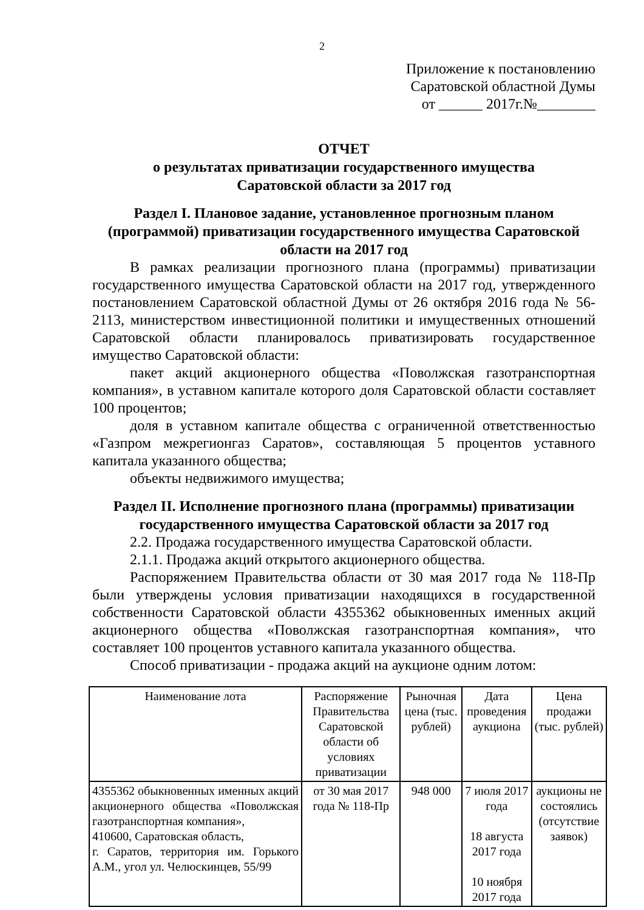2
Приложение к постановлению
Саратовской областной Думы
от ______ 2017г.№________
ОТЧЕТ
о результатах приватизации государственного имущества
Саратовской области за 2017 год
Раздел I. Плановое задание, установленное прогнозным планом (программой) приватизации государственного имущества Саратовской области на 2017 год
В рамках реализации прогнозного плана (программы) приватизации государственного имущества Саратовской области на 2017 год, утвержденного постановлением Саратовской областной Думы от 26 октября 2016 года № 56-2113, министерством инвестиционной политики и имущественных отношений Саратовской области планировалось приватизировать государственное имущество Саратовской области:
пакет акций акционерного общества «Поволжская газотранспортная компания», в уставном капитале которого доля Саратовской области составляет 100 процентов;
доля в уставном капитале общества с ограниченной ответственностью «Газпром межрегионгаз Саратов», составляющая 5 процентов уставного капитала указанного общества;
объекты недвижимого имущества;
Раздел II. Исполнение прогнозного плана (программы) приватизации государственного имущества Саратовской области за 2017 год
2.2. Продажа государственного имущества Саратовской области.
2.1.1. Продажа акций открытого акционерного общества.
Распоряжением Правительства области от 30 мая 2017 года № 118-Пр были утверждены условия приватизации находящихся в государственной собственности Саратовской области 4355362 обыкновенных именных акций акционерного общества «Поволжская газотранспортная компания», что составляет 100 процентов уставного капитала указанного общества.
Способ приватизации - продажа акций на аукционе одним лотом:
| Наименование лота | Распоряжение Правительства Саратовской области об условиях приватизации | Рыночная цена (тыс. рублей) | Дата проведения аукциона | Цена продажи (тыс. рублей) |
| --- | --- | --- | --- | --- |
| 4355362 обыкновенных именных акций акционерного общества «Поволжская газотранспортная компания», 410600, Саратовская область, г. Саратов, территория им. Горького А.М., угол ул. Челюскинцев, 55/99 | от 30 мая 2017 года № 118-Пр | 948 000 | 7 июля 2017 года 18 августа 2017 года 10 ноября 2017 года | аукционы не состоялись (отсутствие заявок) |